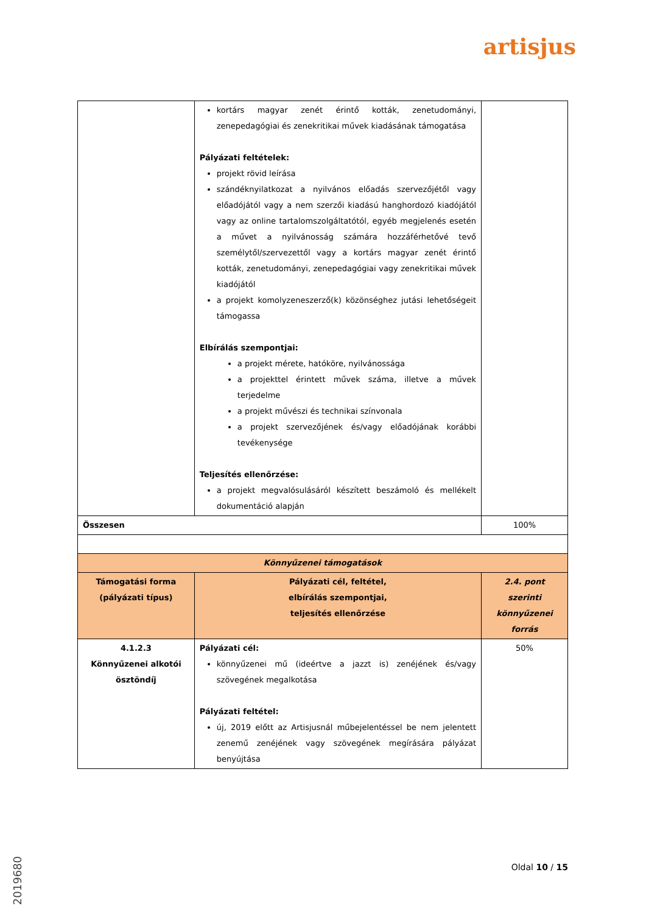artisjus
| | kortárs magyar zenét érintő kották, zenetudományi, zenepedagógiai és zenekritikai művek kiadásának támogatása Pályázati feltételek: projekt rövid leírása szándéknyilatkozat a nyilvános előadás szervezőjétől vagy előadójától vagy a nem szerzői kiadású hanghordozó kiadójától vagy az online tartalomszolgáltatótól, egyéb megjelenés esetén a művet a nyilvánosság számára hozzáférhetővé tevő személytől/szervezettől vagy a kortárs magyar zenét érintő kották, zenetudományi, zenepedagógiai vagy zenekritikai művek kiadójától a projekt komolyzeneszerző(k) közönséghez jutási lehetőségeit támogassa Elbírálás szempontjai: a projekt mérete, hatóköre, nyilvánossága a projekttel érintett művek száma, illetve a művek terjedelme a projekt művészi és technikai színvonala a projekt szervezőjének és/vagy előadójának korábbi tevékenysége Teljesítés ellenőrzése: a projekt megvalósulásáról készített beszámoló és mellékelt dokumentáció alapján | |
| Összesen | | 100% |
| Könnyűzenei támogatások | | |
| Támogatási forma (pályázati típus) | Pályázati cél, feltétel, elbírálás szempontjai, teljesítés ellenőrzése | 2.4. pont szerinti könnyűzenei forrás |
| 4.1.2.3 Könnyűzenei alkotói ösztöndíj | Pályázati cél: könnyűzenei mű (ideértve a jazzt is) zenéjének és/vagy szövegének megalkotása Pályázati feltétel: új, 2019 előtt az Artisjusnál műbejelentéssel be nem jelentett zenemű zenéjének vagy szövegének megírására pályázat benyújtása | 50% |
2019680
Oldal 10 / 15